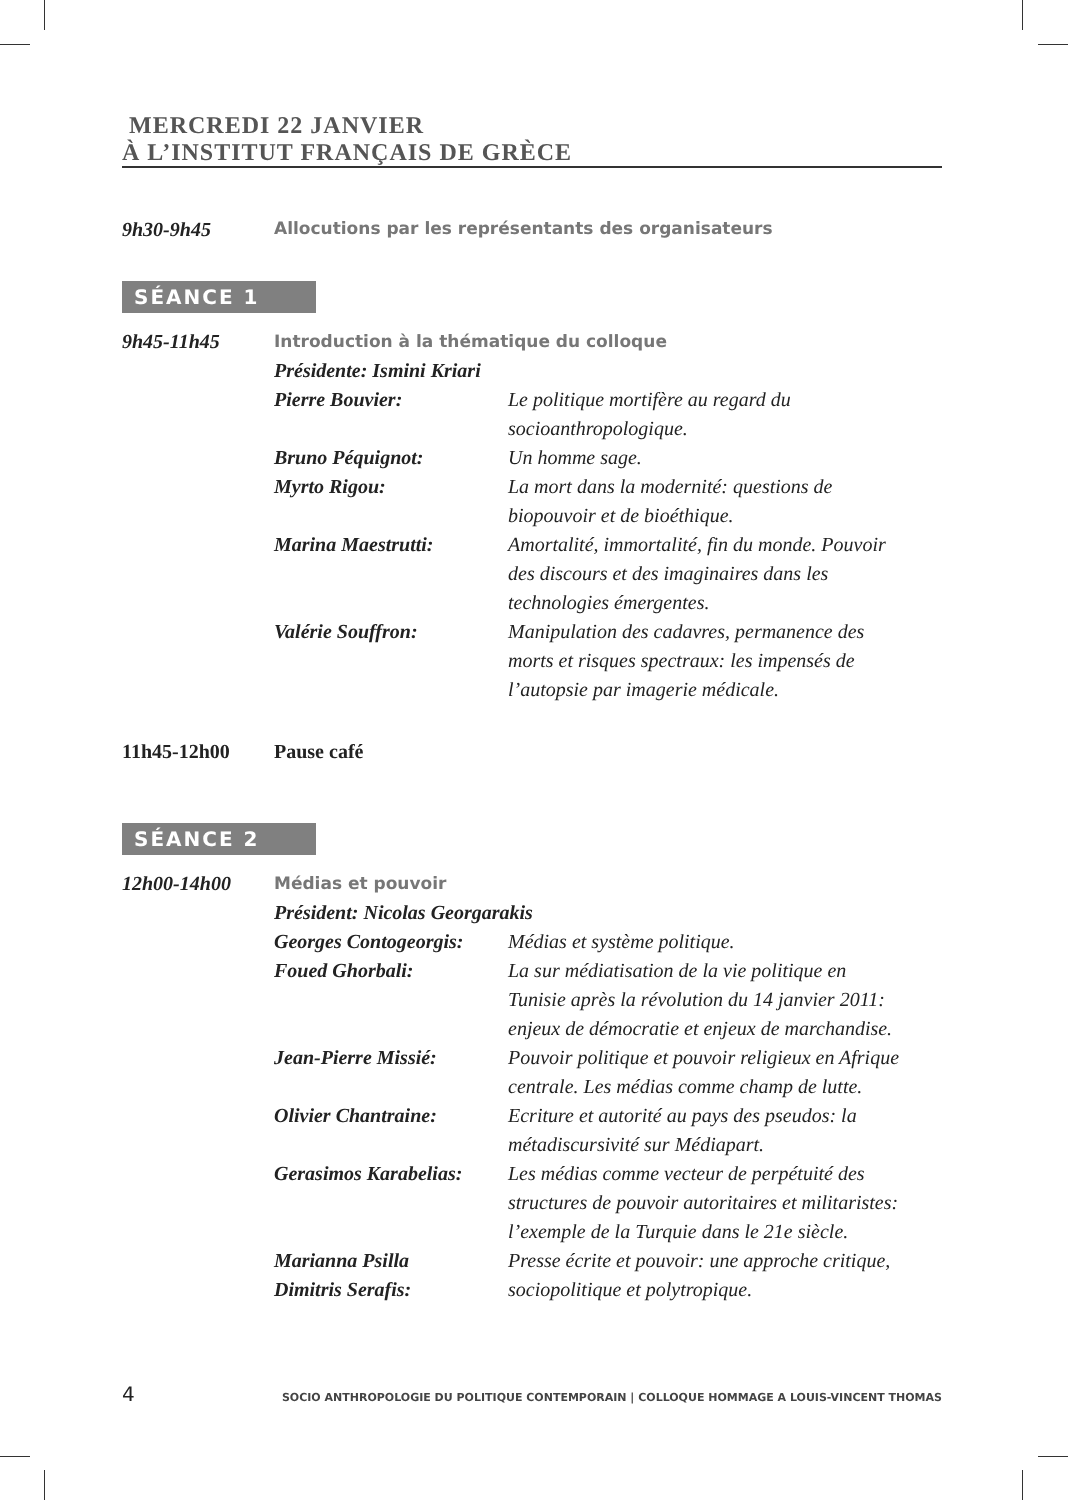MERCREDI 22 JANVIER
À L’INSTITUT FRANÇAIS DE GRÈCE
9h30-9h45
Allocutions par les représentants des organisateurs
SÉANCE 1
| 9h45-11h45 | Introduction à la thématique du colloque | |
| | Présidente: Ismini Kriari | |
| | Pierre Bouvier: | Le politique mortifère au regard du socioanthropologique. |
| | Bruno Péquignot: | Un homme sage. |
| | Myrto Rigou: | La mort dans la modernité: questions de biopouvoir et de bioéthique. |
| | Marina Maestrutti: | Amortalité, immortalité, fin du monde. Pouvoir des discours et des imaginaires dans les technologies émergentes. |
| | Valérie Souffron: | Manipulation des cadavres, permanence des morts et risques spectraux: les impensés de l’autopsie par imagerie médicale. |
11h45-12h00 Pause café
SÉANCE 2
| 12h00-14h00 | Médias et pouvoir | |
| | Président: Nicolas Georgarakis | |
| | Georges Contogeorgis: | Médias et système politique. |
| | Foued Ghorbali: | La sur médiatisation de la vie politique en Tunisie après la révolution du 14 janvier 2011: enjeux de démocratie et enjeux de marchandise. |
| | Jean-Pierre Missié: | Pouvoir politique et pouvoir religieux en Afrique centrale. Les médias comme champ de lutte. |
| | Olivier Chantraine: | Ecriture et autorité au pays des pseudos: la métadiscursivité sur Médiapart. |
| | Gerasimos Karabelias: | Les médias comme vecteur de perpétuité des structures de pouvoir autoritaires et militaristes: l’exemple de la Turquie dans le 21e siècle. |
| | Marianna Psilla Dimitris Serafis: | Presse écrite et pouvoir: une approche critique, sociopolitique et polytropique. |
4 SOCIO ANTHROPOLOGIE DU POLITIQUE CONTEMPORAIN | COLLOQUE HOMMAGE A LOUIS-VINCENT THOMAS